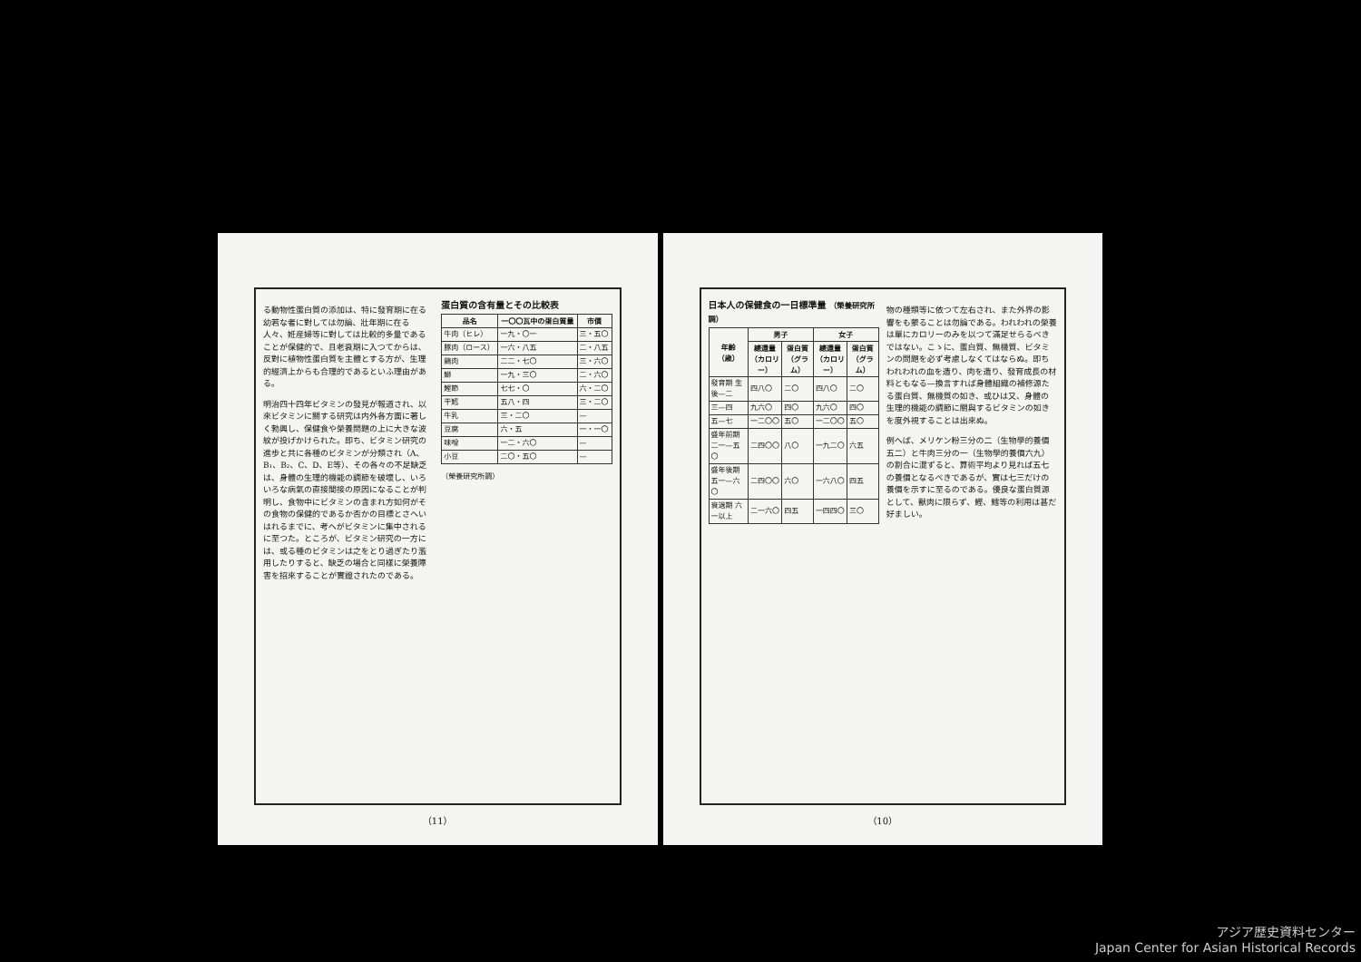る動物性蛋白質の添加は、特に發育期に在る幼若な者に對しては勿論、壯年期に在る人々、姙産婦等に對しては比較的多量であることが保健的で、且老衰期に入つてからは、反對に植物性蛋白質を主體とする方が、生理的經濟上からも合理的であるといふ理由がある。
明治四十四年ビタミンの發見が報道され、以來ビタミンに關する研究は内外各方面に著しく勃興し、保健食や榮養問題の上に大きな波紋が投げかけられた。即ち、ビタミン研究の進歩と共に各種のビタミンが分類され（A、B₁、B₂、C、D、E等）、その各々の不足缺乏は、身體の生理的機能の調節を破壞し、いろいろな病氣の直接間接の原因になることが判明し、食物中にビタミンの含まれ方如何がその食物の保健的であるか否かの目標とさへいはれるまでに、考へがビタミンに集中されるに至つた。ところが、ビタミン研究の一方には、或る種のビタミンは之をとり過ぎたり濫用したりすると、缺乏の場合と同樣に榮養障害を招來することが實證されたのである。
蛋白質の含有量とその比較表
| 品名 | 一〇〇瓦中の蛋白質量 | 市價 |
| --- | --- | --- |
| 牛肉（ヒレ） | 一九・〇一 | 三・五〇 |
| 豚肉（ロース） | 一六・八五 | 二・八五 |
| 鷄肉 | 二二・七〇 | 三・六〇 |
| 鰤 | 一九・三〇 | 二・六〇 |
| 鰹節 | 七七・〇 | 六・二〇 |
| 干鱈 | 五八・四 | 三・二〇 |
| 牛乳 | 三・二〇 | — |
| 豆腐 | 六・五 | 一・一〇 |
| 味噌 | 一二・六〇 | — |
| 小豆 | 二〇・五〇 | — |
（榮養研究所調）
（11）
日本人の保健食の一日標準量 （榮養研究所調）
| 年齡（歳） | 男子 | | 女子 | |
| --- | --- | --- | --- | --- |
| | 總還量（カロリー） | 蛋白質（グラム） | 總還量（カロリー） | 蛋白質（グラム） |
| 發育期 生後—二 | 四八〇 | 二〇 | 四八〇 | 二〇 |
| 三—四 | 九六〇 | 四〇 | 九六〇 | 四〇 |
| 五—七 | 一二〇〇 | 五〇 | 一二〇〇 | 五〇 |
| 盛年前期 二一—五〇 | 二四〇〇 | 八〇 | 一九二〇 | 六五 |
| 盛年後期 五一—六〇 | 二四〇〇 | 六〇 | 一六八〇 | 四五 |
| 衰退期 六一以上 | 二一六〇 | 四五 | 一四四〇 | 三〇 |
物の種類等に依つて左右され、また外界の影響をも蒙ることは勿論である。われわれの榮養は單にカロリーのみを以つて滿足せらるべきではない。こゝに、蛋白質、無機質、ビタミンの問題を必ず考慮しなくてはならぬ。即ちわれわれの血を造り、肉を造り、發育成長の材料ともなる—換言すれば身體組織の補修源たる蛋白質、無機質の如き、或ひは又、身體の生理的機能の調節に關與するビタミンの如きを度外視することは出來ぬ。
例へば、メリケン粉三分の二（生物學的養價五二）と牛肉三分の一（生物學的養價六九）の割合に混ずると、算術平均より見れば五七の養價となるべきであるが、實は七三だけの養價を示すに至るのである。優良な蛋白質源として、獸肉に限らず、鰹、鱈等の利用は甚だ好ましい。
（10）
アジア歴史資料センター
Japan Center for Asian Historical Records